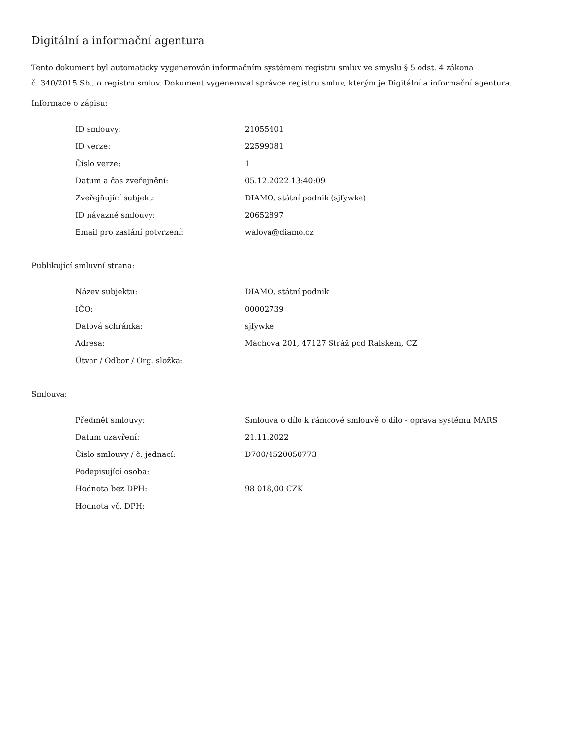Digitální a informační agentura
Tento dokument byl automaticky vygenerován informačním systémem registru smluv ve smyslu § 5 odst. 4 zákona
č. 340/2015 Sb., o registru smluv. Dokument vygeneroval správce registru smluv, kterým je Digitální a informační agentura.
Informace o zápisu:
| ID smlouvy: | 21055401 |
| ID verze: | 22599081 |
| Číslo verze: | 1 |
| Datum a čas zveřejnění: | 05.12.2022 13:40:09 |
| Zveřejňující subjekt: | DIAMO, státní podnik (sjfywke) |
| ID návazné smlouvy: | 20652897 |
| Email pro zaslání potvrzení: | walova@diamo.cz |
Publikující smluvní strana:
| Název subjektu: | DIAMO, státní podnik |
| IČO: | 00002739 |
| Datová schránka: | sjfywke |
| Adresa: | Máchova 201, 47127 Stráž pod Ralskem, CZ |
| Útvar / Odbor / Org. složka: | |
Smlouva:
| Předmět smlouvy: | Smlouva o dílo k rámcové smlouvě o dílo - oprava systému MARS |
| Datum uzavření: | 21.11.2022 |
| Číslo smlouvy / č. jednací: | D700/4520050773 |
| Podepisující osoba: | |
| Hodnota bez DPH: | 98 018,00 CZK |
| Hodnota vč. DPH: | |